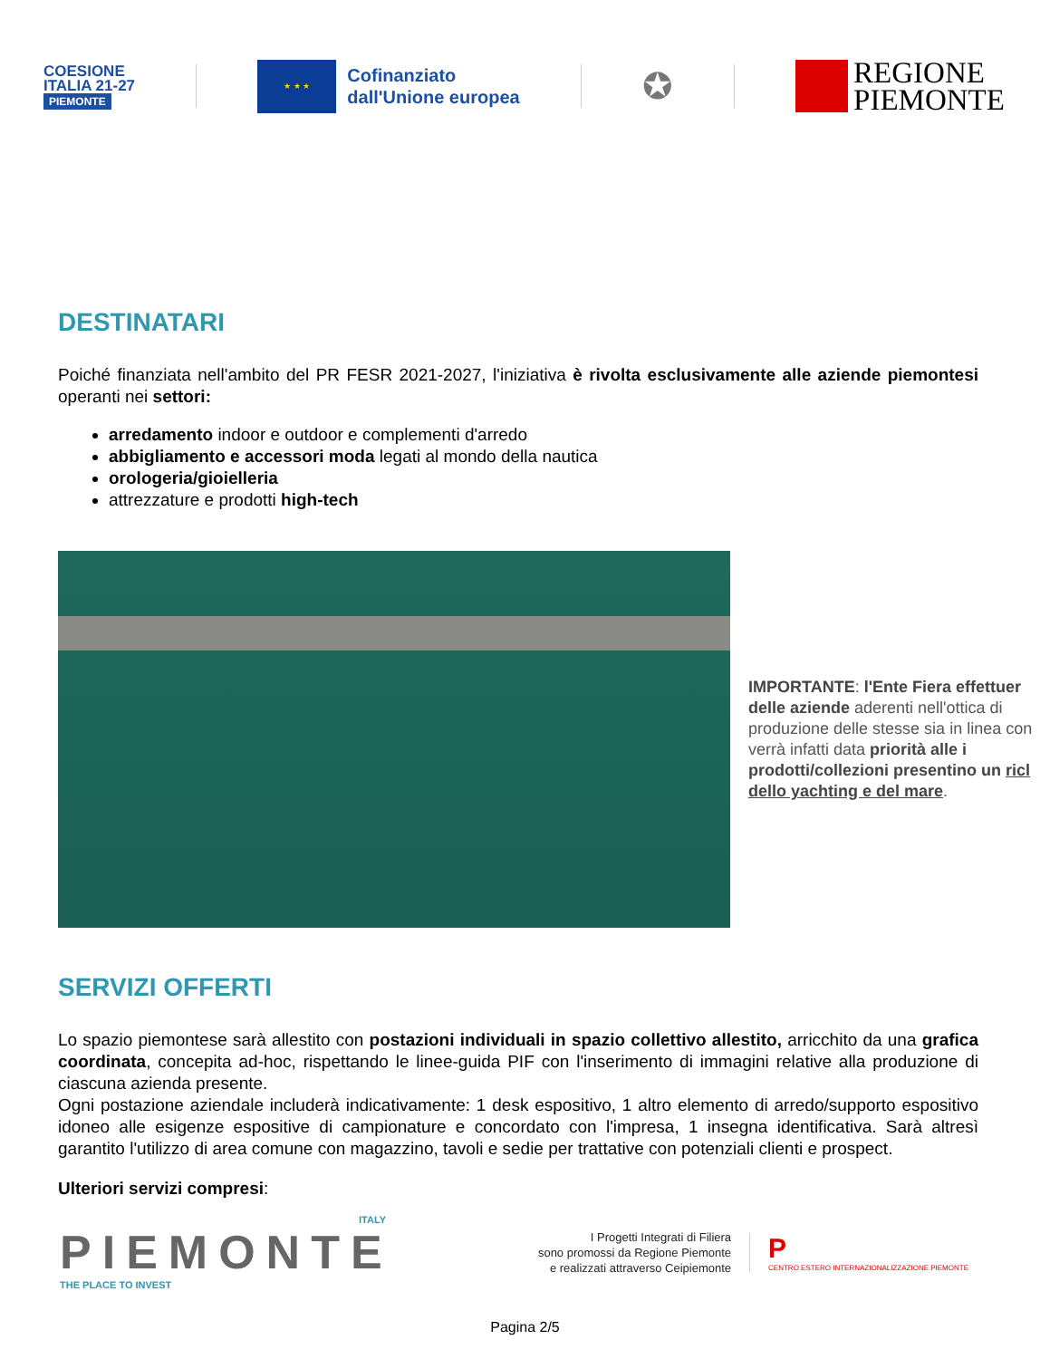COESIONE
ITALIA 21-27
PIEMONTE
★ ★ ★
Cofinanziato
dall'Unione europea
✪
REGIONE
PIEMONTE
DESTINATARI
Poiché finanziata nell'ambito del PR FESR 2021-2027, l'iniziativa è rivolta esclusivamente alle aziende piemontesi operanti nei settori:
arredamento indoor e outdoor e complementi d'arredo
abbigliamento e accessori moda legati al mondo della nautica
orologeria/gioielleria
attrezzature e prodotti high-tech
IMPORTANTE: l'Ente Fiera effettuer
delle aziende aderenti nell'ottica di
produzione delle stesse sia in linea con
verrà infatti data priorità alle i
prodotti/collezioni presentino un ricl
dello yachting e del mare.
SERVIZI OFFERTI
Lo spazio piemontese sarà allestito con postazioni individuali in spazio collettivo allestito, arricchito da una grafica coordinata, concepita ad-hoc, rispettando le linee-guida PIF con l'inserimento di immagini relative alla produzione di ciascuna azienda presente.
Ogni postazione aziendale includerà indicativamente: 1 desk espositivo, 1 altro elemento di arredo/supporto espositivo idoneo alle esigenze espositive di campionature e concordato con l'impresa, 1 insegna identificativa. Sarà altresì garantito l'utilizzo di area comune con magazzino, tavoli e sedie per trattative con potenziali clienti e prospect.
Ulteriori servizi compresi:
ITALY
PIEMONTE
THE PLACE TO INVEST
I Progetti Integrati di Filiera
sono promossi da Regione Piemonte
e realizzati attraverso Ceipiemonte
P
CENTRO ESTERO INTERNAZIONALIZZAZIONE PIEMONTE
Pagina 2/5